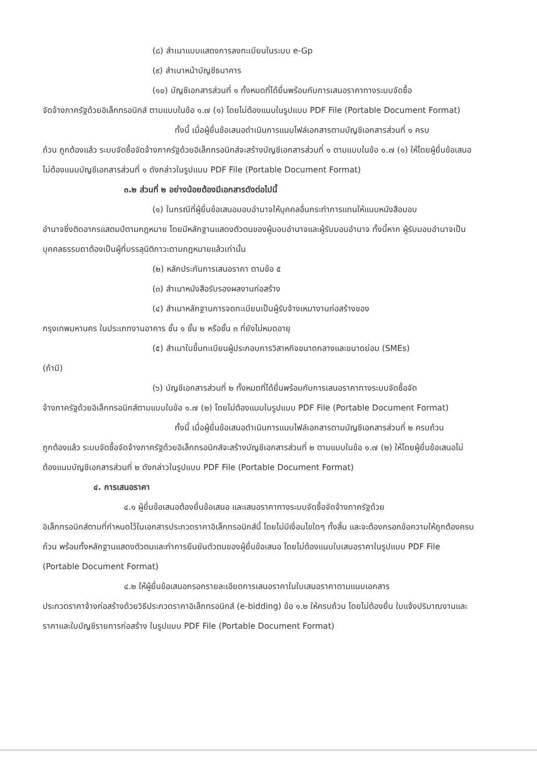(๘) สำเนาแบบแสดงการลงทะเบียนในระบบ e-Gp
(๙) สำเนาหน้าบัญชีธนาคาร
(๑๐) บัญชีเอกสารส่วนที่ ๑ ทั้งหมดที่ได้ยื่นพร้อมกับการเสนอราคาทางระบบจัดซื้อ
จัดจ้างภาครัฐด้วยอิเล็กทรอนิกส์ ตามแบบในข้อ ๑.๗ (๑) โดยไม่ต้องแนบในรูปแบบ PDF File (Portable Document Format)
ทั้งนี้ เมื่อผู้ยื่นข้อเสนอดำเนินการแนบไฟล์เอกสารตามบัญชีเอกสารส่วนที่ ๑ ครบ
ถ้วน ถูกต้องแล้ว ระบบจัดซื้อจัดจ้างภาครัฐด้วยอิเล็กทรอนิกส์จะสร้างบัญชีเอกสารส่วนที่ ๑ ตามแบบในข้อ ๑.๗ (๑) ให้โดยผู้ยื่นข้อเสนอไม่ต้องแนบบัญชีเอกสารส่วนที่ ๑ ดังกล่าวในรูปแบบ PDF File (Portable Document Format)
๓.๒ ส่วนที่ ๒ อย่างน้อยต้องมีเอกสารดังต่อไปนี้
(๑) ในกรณีที่ผู้ยื่นข้อเสนอมอบอำนาจให้บุคคลอื่นกระทำการแทนให้แนบหนังสือมอบ
อำนาจซึ่งติดอากรแสตมป์ตามกฎหมาย โดยมีหลักฐานแสดงตัวตนของผู้มอบอำนาจและผู้รับมอบอำนาจ ทั้งนี้หาก ผู้รับมอบอำนาจเป็นบุคคลธรรมดาต้องเป็นผู้ที่บรรลุนิติภาวะตามกฎหมายแล้วเท่านั้น
(๒) หลักประกันการเสนอราคา ตามข้อ ๕
(๓) สำเนาหนังสือรับรองผลงานก่อสร้าง
(๔) สำเนาหลักฐานการจดทะเบียนเป็นผู้รับจ้างเหมางานก่อสร้างของ
กรุงเทพมหานคร ในประเภทงานอาคาร ชั้น ๑ ชั้น ๒ หรือชั้น ๓ ที่ยังไม่หมดอายุ
(๕) สำเนาใบขึ้นทะเบียนผู้ประกอบการวิสาหกิจขนาดกลางและขนาดย่อม (SMEs)
(ถ้ามี)
(๖) บัญชีเอกสารส่วนที่ ๒ ทั้งหมดที่ได้ยื่นพร้อมกับการเสนอราคาทางระบบจัดซื้อจัด
จ้างภาครัฐด้วยอิเล็กทรอนิกส์ตามแบบในข้อ ๑.๗ (๒) โดยไม่ต้องแนบในรูปแบบ PDF File (Portable Document Format)
ทั้งนี้ เมื่อผู้ยื่นข้อเสนอดำเนินการแนบไฟล์เอกสารตามบัญชีเอกสารส่วนที่ ๒ ครบถ้วน
ถูกต้องแล้ว ระบบจัดซื้อจัดจ้างภาครัฐด้วยอิเล็กทรอนิกส์จะสร้างบัญชีเอกสารส่วนที่ ๒ ตามแบบในข้อ ๑.๗ (๒) ให้โดยผู้ยื่นข้อเสนอไม่ต้องแนบบัญชีเอกสารส่วนที่ ๒ ดังกล่าวในรูปแบบ PDF File (Portable Document Format)
๔. การเสนอราคา
๔.๑ ผู้ยื่นข้อเสนอต้องยื่นข้อเสนอ และเสนอราคาทางระบบจัดซื้อจัดจ้างภาครัฐด้วย
อิเล็กทรอนิกส์ตามที่กำหนดไว้ในเอกสารประกวดราคาอิเล็กทรอนิกส์นี้ โดยไม่มีเงื่อนไขใดๆ ทั้งสิ้น และจะต้องกรอกข้อความให้ถูกต้องครบถ้วน พร้อมทั้งหลักฐานแสดงตัวตนและทำการยืนยันตัวตนของผู้ยื่นข้อเสนอ โดยไม่ต้องแนบใบเสนอราคาในรูปแบบ PDF File (Portable Document Format)
๔.๒ ให้ผู้ยื่นข้อเสนอกรอกรายละเอียดการเสนอราคาในใบเสนอราคาตามแนบเอกสาร
ประกวดราคาจ้างก่อสร้างด้วยวิธีประกวดราคาอิเล็กทรอนิกส์ (e-bidding) ข้อ ๑.๒ ให้ครบถ้วน โดยไม่ต้องยื่น ใบแจ้งปริมาณงานและราคาและใบบัญชีรายการก่อสร้าง ในรูปแบบ PDF File (Portable Document Format)